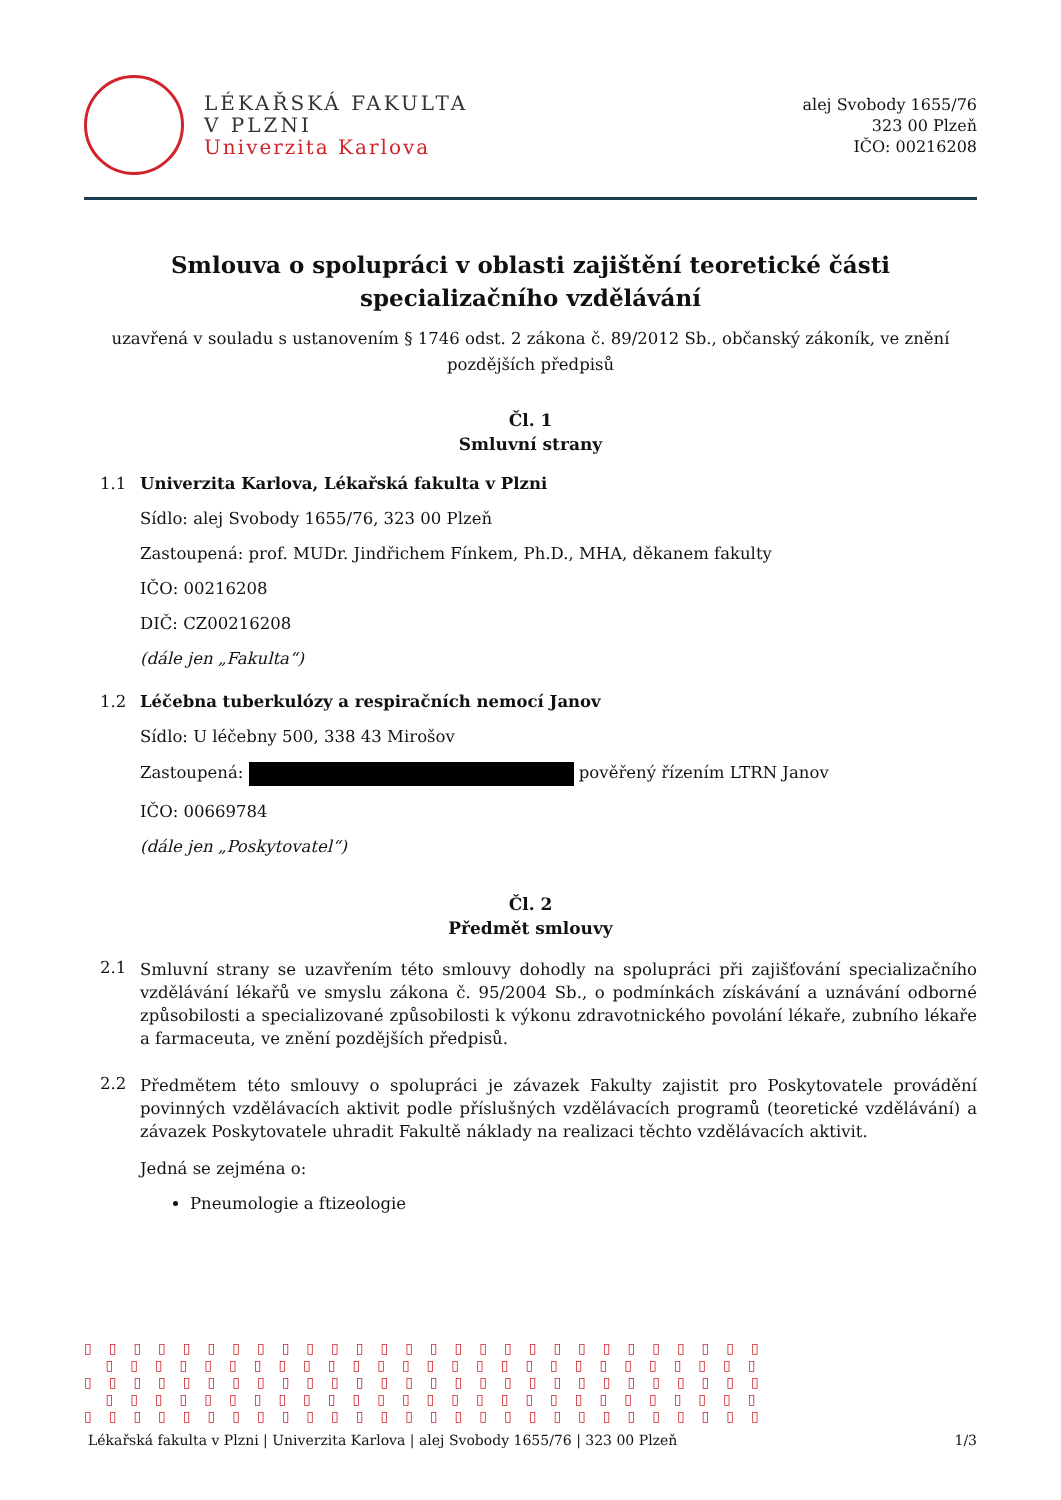LÉKAŘSKÁ FAKULTA
V PLZNI
Univerzita Karlova
alej Svobody 1655/76
323 00 Plzeň
IČO: 00216208
Smlouva o spolupráci v oblasti zajištění teoretické části specializačního vzdělávání
uzavřená v souladu s ustanovením § 1746 odst. 2 zákona č. 89/2012 Sb., občanský zákoník, ve znění pozdějších předpisů
Čl. 1
Smluvní strany
1.1 Univerzita Karlova, Lékařská fakulta v Plzni
Sídlo: alej Svobody 1655/76, 323 00 Plzeň
Zastoupená: prof. MUDr. Jindřichem Fínkem, Ph.D., MHA, děkanem fakulty
IČO: 00216208
DIČ: CZ00216208
(dále jen „Fakulta“)
1.2 Léčebna tuberkulózy a respiračních nemocí Janov
Sídlo: U léčebny 500, 338 43 Mirošov
Zastoupená: pověřený řízením LTRN Janov
IČO: 00669784
(dále jen „Poskytovatel“)
Čl. 2
Předmět smlouvy
2.1
Smluvní strany se uzavřením této smlouvy dohodly na spolupráci při zajišťování specializačního vzdělávání lékařů ve smyslu zákona č. 95/2004 Sb., o podmínkách získávání a uznávání odborné způsobilosti a specializované způsobilosti k výkonu zdravotnického povolání lékaře, zubního lékaře a farmaceuta, ve znění pozdějších předpisů.
2.2
Předmětem této smlouvy o spolupráci je závazek Fakulty zajistit pro Poskytovatele provádění povinných vzdělávacích aktivit podle příslušných vzdělávacích programů (teoretické vzdělávání) a závazek Poskytovatele uhradit Fakultě náklady na realizaci těchto vzdělávacích aktivit.
Jedná se zejména o:
Pneumologie a ftizeologie
▯▯▯▯▯▯▯▯▯▯▯▯▯▯▯▯▯▯▯▯▯▯▯▯▯▯▯▯
▯▯▯▯▯▯▯▯▯▯▯▯▯▯▯▯▯▯▯▯▯▯▯▯▯▯▯
▯▯▯▯▯▯▯▯▯▯▯▯▯▯▯▯▯▯▯▯▯▯▯▯▯▯▯▯
▯▯▯▯▯▯▯▯▯▯▯▯▯▯▯▯▯▯▯▯▯▯▯▯▯▯▯
▯▯▯▯▯▯▯▯▯▯▯▯▯▯▯▯▯▯▯▯▯▯▯▯▯▯▯▯
Lékařská fakulta v Plzni | Univerzita Karlova | alej Svobody 1655/76 | 323 00 Plzeň 1/3